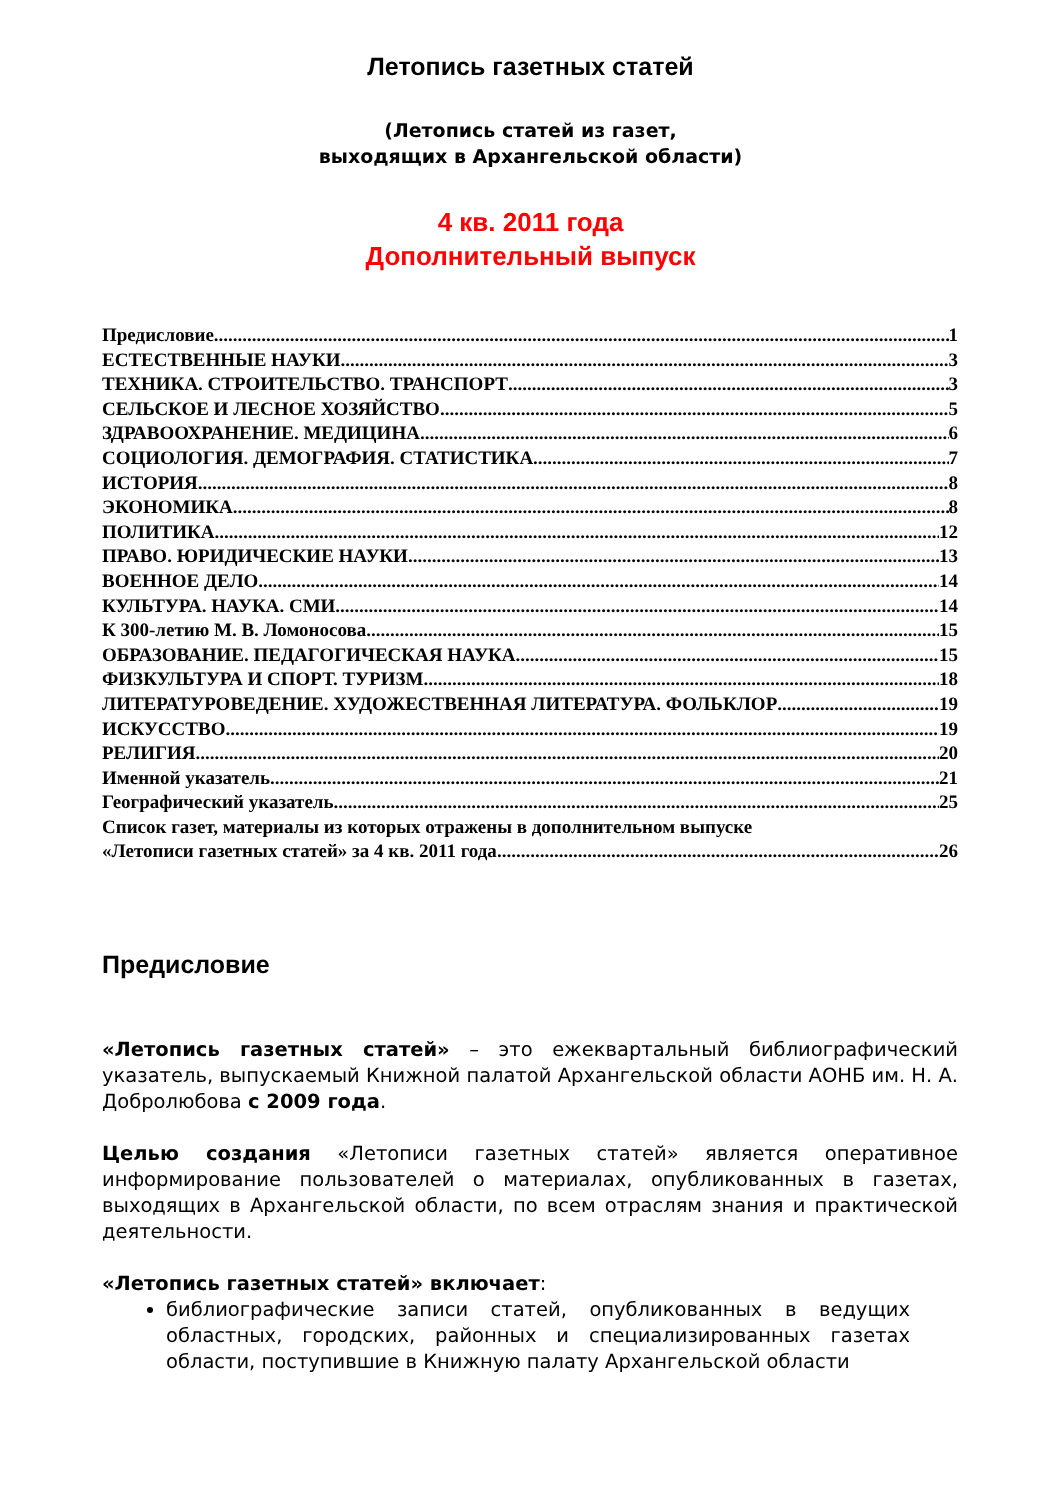Летопись газетных статей
(Летопись статей из газет,
выходящих в Архангельской области)
4 кв. 2011 года
Дополнительный выпуск
Предисловие 1
ЕСТЕСТВЕННЫЕ НАУКИ 3
ТЕХНИКА. СТРОИТЕЛЬСТВО. ТРАНСПОРТ 3
СЕЛЬСКОЕ И ЛЕСНОЕ ХОЗЯЙСТВО 5
ЗДРАВООХРАНЕНИЕ. МЕДИЦИНА 6
СОЦИОЛОГИЯ. ДЕМОГРАФИЯ. СТАТИСТИКА 7
ИСТОРИЯ 8
ЭКОНОМИКА 8
ПОЛИТИКА 12
ПРАВО. ЮРИДИЧЕСКИЕ НАУКИ 13
ВОЕННОЕ ДЕЛО 14
КУЛЬТУРА. НАУКА. СМИ 14
К 300-летию М. В. Ломоносова 15
ОБРАЗОВАНИЕ. ПЕДАГОГИЧЕСКАЯ НАУКА 15
ФИЗКУЛЬТУРА И СПОРТ. ТУРИЗМ 18
ЛИТЕРАТУРОВЕДЕНИЕ. ХУДОЖЕСТВЕННАЯ ЛИТЕРАТУРА. ФОЛЬКЛОР 19
ИСКУССТВО 19
РЕЛИГИЯ 20
Именной указатель 21
Географический указатель 25
Список газет, материалы из которых отражены в дополнительном выпуске
«Летописи газетных статей» за 4 кв. 2011 года 26
Предисловие
«Летопись газетных статей» – это ежеквартальный библиографический указатель, выпускаемый Книжной палатой Архангельской области АОНБ им. Н. А. Добролюбова с 2009 года.
Целью создания «Летописи газетных статей» является оперативное информирование пользователей о материалах, опубликованных в газетах, выходящих в Архангельской области, по всем отраслям знания и практической деятельности.
«Летопись газетных статей» включает:
библиографические записи статей, опубликованных в ведущих областных, городских, районных и специализированных газетах области, поступившие в Книжную палату Архангельской области